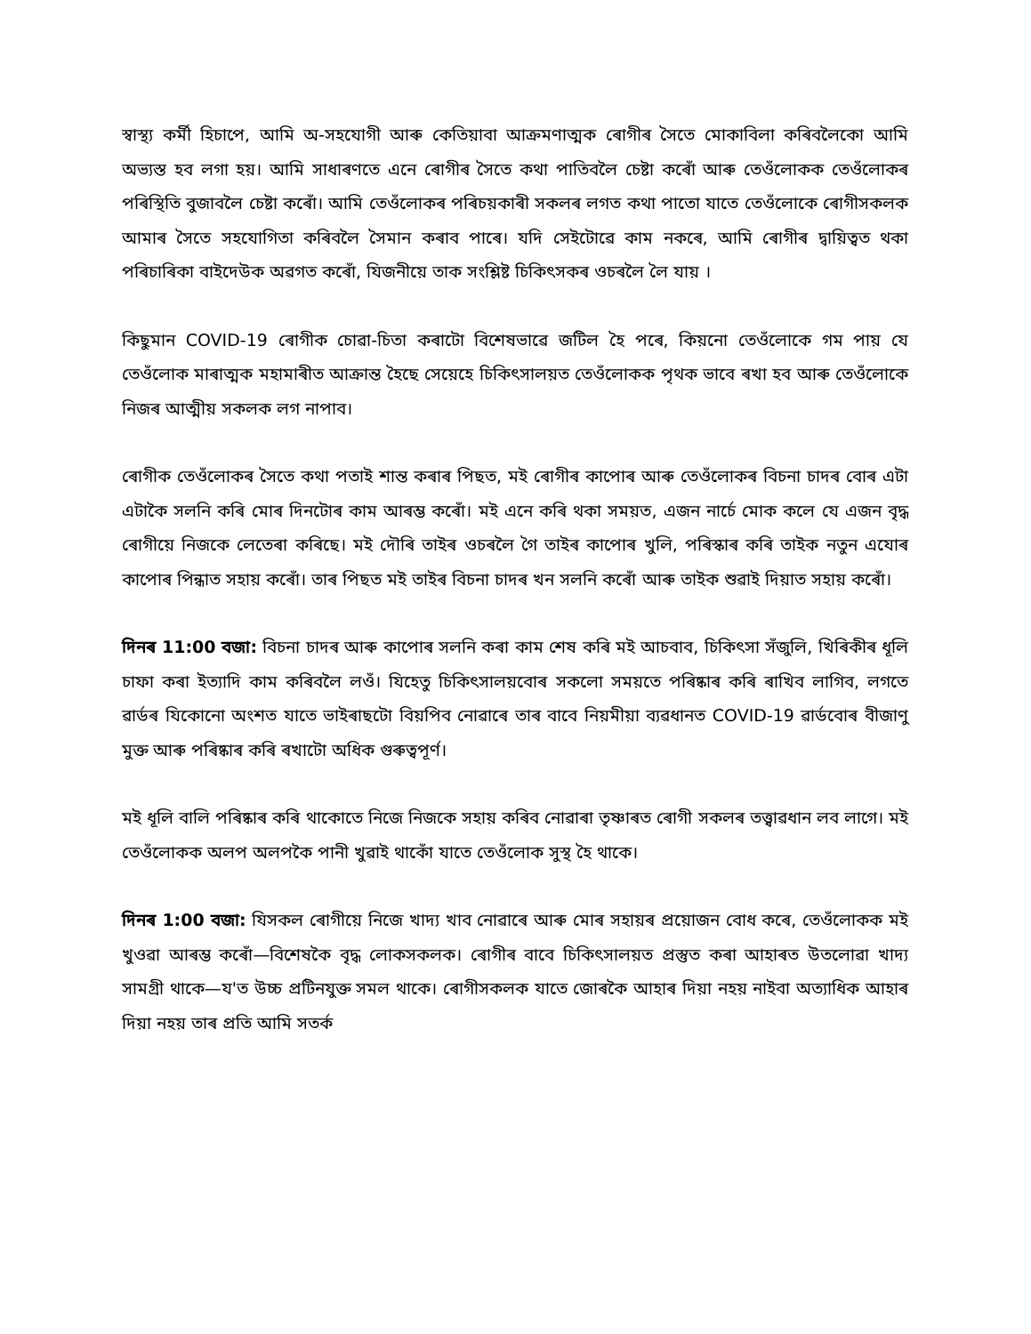স্বাস্থ্য কৰ্মী হিচাপে, আমি অ-সহযোগী আৰু কেতিয়াবা আক্ৰমণাত্মক ৰোগীৰ সৈতে মোকাবিলা কৰিবলৈকো আমি অভ্যস্ত হব লগা হয়। আমি সাধাৰণতে এনে ৰোগীৰ সৈতে কথা পাতিবলৈ চেষ্টা কৰোঁ আৰু তেওঁলোকক তেওঁলোকৰ পৰিস্থিতি বুজাবলৈ চেষ্টা কৰোঁ। আমি তেওঁলোকৰ পৰিচয়কাৰী সকলৰ লগত কথা পাতো যাতে তেওঁলোকে ৰোগীসকলক আমাৰ সৈতে সহযোগিতা কৰিবলৈ সৈমান কৰাব পাৰে। যদি সেইটোৱে কাম নকৰে, আমি ৰোগীৰ দ্বায়িত্বত থকা পৰিচাৰিকা বাইদেউক অৱগত কৰোঁ, যিজনীয়ে তাক সংশ্লিষ্ট চিকিৎসকৰ ওচৰলৈ লৈ যায় ।
কিছুমান COVID-19 ৰোগীক চোৱা-চিতা কৰাটো বিশেষভাৱে জটিল হৈ পৰে, কিয়নো তেওঁলোকে গম পায় যে তেওঁলোক মাৰাত্মক মহামাৰীত আক্ৰান্ত হৈছে সেয়েহে চিকিৎসালয়ত তেওঁলোকক পৃথক ভাবে ৰখা হব আৰু তেওঁলোকে নিজৰ আত্মীয় সকলক লগ নাপাব।
ৰোগীক তেওঁলোকৰ সৈতে কথা পতাই শান্ত কৰাৰ পিছত, মই ৰোগীৰ কাপোৰ আৰু তেওঁলোকৰ বিচনা চাদৰ বোৰ এটা এটাকৈ সলনি কৰি মোৰ দিনটোৰ কাম আৰম্ভ কৰোঁ। মই এনে কৰি থকা সময়ত, এজন নাৰ্চে মোক কলে যে এজন বৃদ্ধ ৰোগীয়ে নিজকে লেতেৰা কৰিছে। মই দৌৰি তাইৰ ওচৰলৈ গৈ তাইৰ কাপোৰ খুলি, পৰিস্কাৰ কৰি তাইক নতুন এযোৰ কাপোৰ পিন্ধাত সহায় কৰোঁ। তাৰ পিছত মই তাইৰ বিচনা চাদৰ খন সলনি কৰোঁ আৰু তাইক শুৱাই দিয়াত সহায় কৰোঁ।
দিনৰ 11:00 বজা: বিচনা চাদৰ আৰু কাপোৰ সলনি কৰা কাম শেষ কৰি মই আচবাব, চিকিৎসা সঁজুলি, খিৰিকীৰ ধূলি চাফা কৰা ইত্যাদি কাম কৰিবলৈ লওঁ। যিহেতু চিকিৎসালয়বোৰ সকলো সময়তে পৰিষ্কাৰ কৰি ৰাখিব লাগিব, লগতে ৱাৰ্ডৰ যিকোনো অংশত যাতে ভাইৰাছটো বিয়পিব নোৱাৰে তাৰ বাবে নিয়মীয়া ব্যৱধানত COVID-19 ৱাৰ্ডবোৰ বীজাণু মুক্ত আৰু পৰিষ্কাৰ কৰি ৰখাটো অধিক গুৰুত্বপূৰ্ণ।
মই ধূলি বালি পৰিষ্কাৰ কৰি থাকোতে নিজে নিজকে সহায় কৰিব নোৱাৰা তৃষ্ণাৰত ৰোগী সকলৰ তত্ত্বাৱধান লব লাগে। মই তেওঁলোকক অলপ অলপকৈ পানী খুৱাই থাকোঁ যাতে তেওঁলোক সুস্থ হৈ থাকে।
দিনৰ 1:00 বজা: যিসকল ৰোগীয়ে নিজে খাদ্য খাব নোৱাৰে আৰু মোৰ সহায়ৰ প্ৰয়োজন বোধ কৰে, তেওঁলোকক মই খুওৱা আৰম্ভ কৰোঁ—বিশেষকৈ বৃদ্ধ লোকসকলক। ৰোগীৰ বাবে চিকিৎসালয়ত প্ৰস্তুত কৰা আহাৰত উতলোৱা খাদ্য সামগ্ৰী থাকে—য'ত উচ্চ প্ৰটিনযুক্ত সমল থাকে। ৰোগীসকলক যাতে জোৰকৈ আহাৰ দিয়া নহয় নাইবা অত্যাধিক আহাৰ দিয়া নহয় তাৰ প্ৰতি আমি সতৰ্ক